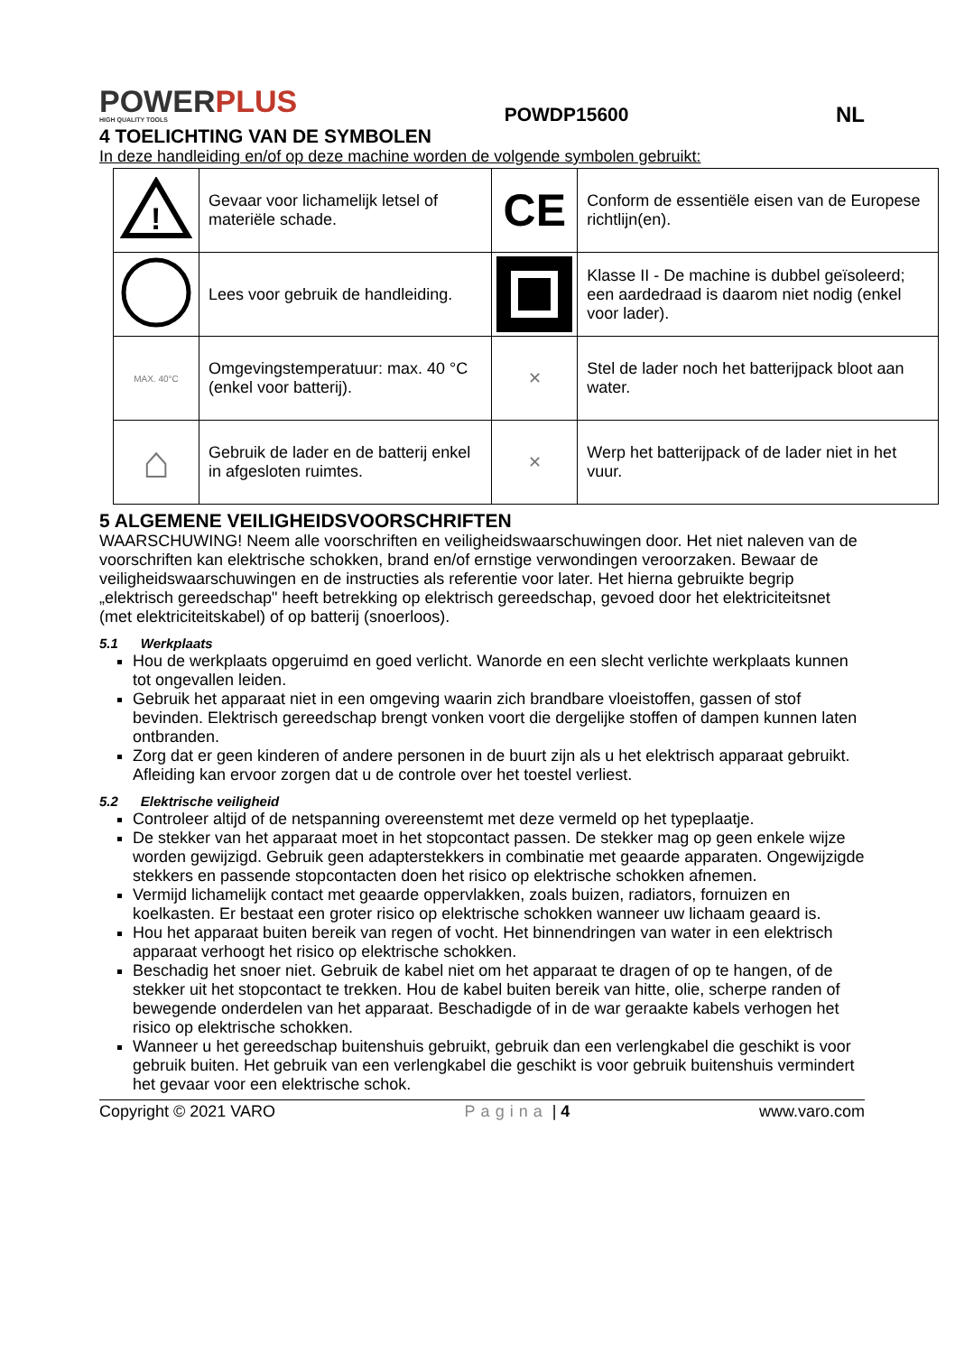POWERPLUS
HIGH QUALITY TOOLS
POWDP15600 NL
4 TOELICHTING VAN DE SYMBOLEN
In deze handleiding en/of op deze machine worden de volgende symbolen gebruikt:
| ! | Gevaar voor lichamelijk letsel of materiële schade. | CE | Conform de essentiële eisen van de Europese richtlijn(en). |
| | Lees voor gebruik de handleiding. | | Klasse II - De machine is dubbel geïsoleerd; een aardedraad is daarom niet nodig (enkel voor lader). |
| MAX. 40°C | Omgevingstemperatuur: max. 40 °C (enkel voor batterij). | ✕ | Stel de lader noch het batterijpack bloot aan water. |
| ⌂ | Gebruik de lader en de batterij enkel in afgesloten ruimtes. | ✕ | Werp het batterijpack of de lader niet in het vuur. |
5 ALGEMENE VEILIGHEIDSVOORSCHRIFTEN
WAARSCHUWING! Neem alle voorschriften en veiligheidswaarschuwingen door. Het niet naleven van de voorschriften kan elektrische schokken, brand en/of ernstige verwondingen veroorzaken. Bewaar de veiligheidswaarschuwingen en de instructies als referentie voor later. Het hierna gebruikte begrip „elektrisch gereedschap" heeft betrekking op elektrisch gereedschap, gevoed door het elektriciteitsnet (met elektriciteitskabel) of op batterij (snoerloos).
5.1 Werkplaats
Hou de werkplaats opgeruimd en goed verlicht. Wanorde en een slecht verlichte werkplaats kunnen tot ongevallen leiden.
Gebruik het apparaat niet in een omgeving waarin zich brandbare vloeistoffen, gassen of stof bevinden. Elektrisch gereedschap brengt vonken voort die dergelijke stoffen of dampen kunnen laten ontbranden.
Zorg dat er geen kinderen of andere personen in de buurt zijn als u het elektrisch apparaat gebruikt. Afleiding kan ervoor zorgen dat u de controle over het toestel verliest.
5.2 Elektrische veiligheid
Controleer altijd of de netspanning overeenstemt met deze vermeld op het typeplaatje.
De stekker van het apparaat moet in het stopcontact passen. De stekker mag op geen enkele wijze worden gewijzigd. Gebruik geen adapterstekkers in combinatie met geaarde apparaten. Ongewijzigde stekkers en passende stopcontacten doen het risico op elektrische schokken afnemen.
Vermijd lichamelijk contact met geaarde oppervlakken, zoals buizen, radiators, fornuizen en koelkasten. Er bestaat een groter risico op elektrische schokken wanneer uw lichaam geaard is.
Hou het apparaat buiten bereik van regen of vocht. Het binnendringen van water in een elektrisch apparaat verhoogt het risico op elektrische schokken.
Beschadig het snoer niet. Gebruik de kabel niet om het apparaat te dragen of op te hangen, of de stekker uit het stopcontact te trekken. Hou de kabel buiten bereik van hitte, olie, scherpe randen of bewegende onderdelen van het apparaat. Beschadigde of in de war geraakte kabels verhogen het risico op elektrische schokken.
Wanneer u het gereedschap buitenshuis gebruikt, gebruik dan een verlengkabel die geschikt is voor gebruik buiten. Het gebruik van een verlengkabel die geschikt is voor gebruik buitenshuis vermindert het gevaar voor een elektrische schok.
Copyright © 2021 VARO Pagina | 4 www.varo.com